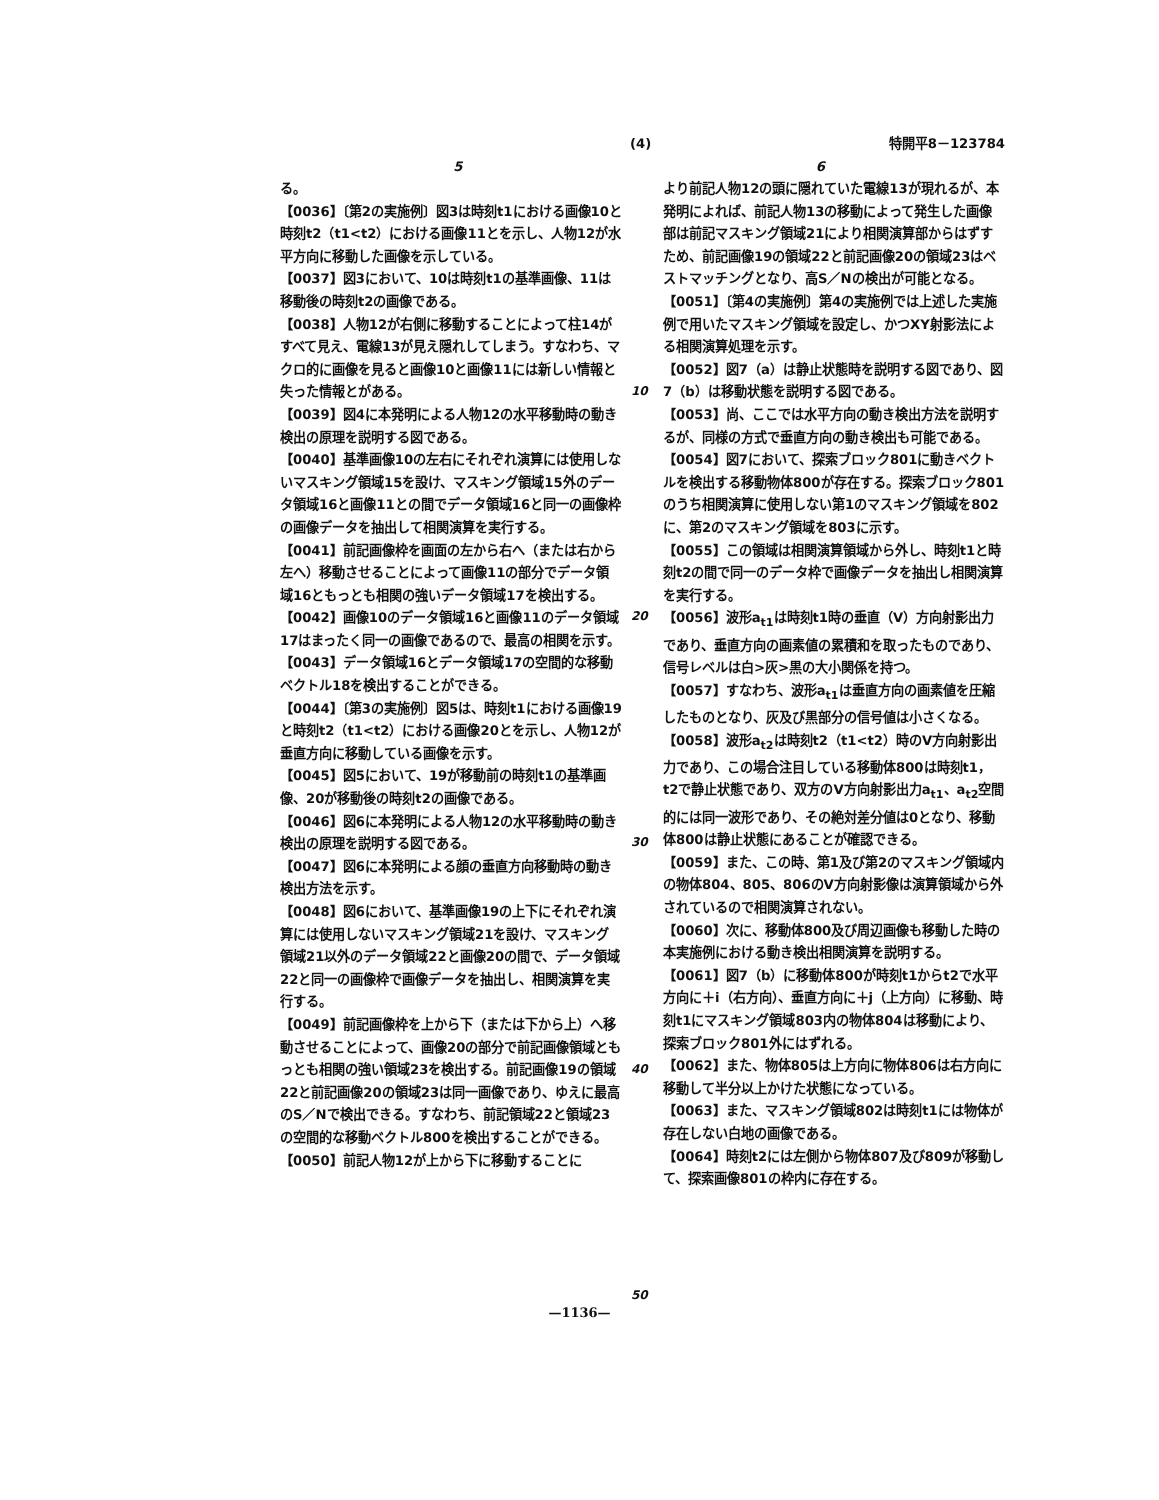(4) 特開平8－123784
5 6
る。
【0036】〔第2の実施例〕図3は時刻t1における画像10と時刻t2（t1<t2）における画像11とを示し、人物12が水平方向に移動した画像を示している。
【0037】図3において、10は時刻t1の基準画像、11は移動後の時刻t2の画像である。
【0038】人物12が右側に移動することによって柱14がすべて見え、電線13が見え隠れしてしまう。すなわち、マクロ的に画像を見ると画像10と画像11には新しい情報と失った情報とがある。
【0039】図4に本発明による人物12の水平移動時の動き検出の原理を説明する図である。
【0040】基準画像10の左右にそれぞれ演算には使用しないマスキング領域15を設け、マスキング領域15外のデータ領域16と画像11との間でデータ領域16と同一の画像枠の画像データを抽出して相関演算を実行する。
【0041】前記画像枠を画面の左から右へ（または右から左へ）移動させることによって画像11の部分でデータ領域16ともっとも相関の強いデータ領域17を検出する。
【0042】画像10のデータ領域16と画像11のデータ領域17はまったく同一の画像であるので、最高の相関を示す。
【0043】データ領域16とデータ領域17の空間的な移動ベクトル18を検出することができる。
【0044】〔第3の実施例〕図5は、時刻t1における画像19と時刻t2（t1<t2）における画像20とを示し、人物12が垂直方向に移動している画像を示す。
【0045】図5において、19が移動前の時刻t1の基準画像、20が移動後の時刻t2の画像である。
【0046】図6に本発明による人物12の水平移動時の動き検出の原理を説明する図である。
【0047】図6に本発明による顔の垂直方向移動時の動き検出方法を示す。
【0048】図6において、基準画像19の上下にそれぞれ演算には使用しないマスキング領域21を設け、マスキング領域21以外のデータ領域22と画像20の間で、データ領域22と同一の画像枠で画像データを抽出し、相関演算を実行する。
【0049】前記画像枠を上から下（または下から上）へ移動させることによって、画像20の部分で前記画像領域ともっとも相関の強い領域23を検出する。前記画像19の領域22と前記画像20の領域23は同一画像であり、ゆえに最高のS／Nで検出できる。すなわち、前記領域22と領域23の空間的な移動ベクトル800を検出することができる。
【0050】前記人物12が上から下に移動することに
より前記人物12の頭に隠れていた電線13が現れるが、本発明によれば、前記人物13の移動によって発生した画像部は前記マスキング領域21により相関演算部からはずすため、前記画像19の領域22と前記画像20の領域23はベストマッチングとなり、高S／Nの検出が可能となる。
【0051】〔第4の実施例〕第4の実施例では上述した実施例で用いたマスキング領域を設定し、かつXY射影法による相関演算処理を示す。
【0052】図7（a）は静止状態時を説明する図であり、図7（b）は移動状態を説明する図である。
【0053】尚、ここでは水平方向の動き検出方法を説明するが、同様の方式で垂直方向の動き検出も可能である。
【0054】図7において、探索ブロック801に動きベクトルを検出する移動物体800が存在する。探索ブロック801のうち相関演算に使用しない第1のマスキング領域を802に、第2のマスキング領域を803に示す。
【0055】この領域は相関演算領域から外し、時刻t1と時刻t2の間で同一のデータ枠で画像データを抽出し相関演算を実行する。
【0056】波形a<sub>t1</sub>は時刻t1時の垂直（V）方向射影出力であり、垂直方向の画素値の累積和を取ったものであり、信号レベルは白>灰>黒の大小関係を持つ。
【0057】すなわち、波形a<sub>t1</sub>は垂直方向の画素値を圧縮したものとなり、灰及び黒部分の信号値は小さくなる。
【0058】波形a<sub>t2</sub>は時刻t2（t1<t2）時のV方向射影出力であり、この場合注目している移動体800は時刻t1，t2で静止状態であり、双方のV方向射影出力a<sub>t1</sub>、a<sub>t2</sub>空間的には同一波形であり、その絶対差分値は0となり、移動体800は静止状態にあることが確認できる。
【0059】また、この時、第1及び第2のマスキング領域内の物体804、805、806のV方向射影像は演算領域から外されているので相関演算されない。
【0060】次に、移動体800及び周辺画像も移動した時の本実施例における動き検出相関演算を説明する。
【0061】図7（b）に移動体800が時刻t1からt2で水平方向に＋i（右方向）、垂直方向に＋j（上方向）に移動、時刻t1にマスキング領域803内の物体804は移動により、探索ブロック801外にはずれる。
【0062】また、物体805は上方向に物体806は右方向に移動して半分以上かけた状態になっている。
【0063】また、マスキング領域802は時刻t1には物体が存在しない白地の画像である。
【0064】時刻t2には左側から物体807及び809が移動して、探索画像801の枠内に存在する。
10
20
30
40
50
—1136—